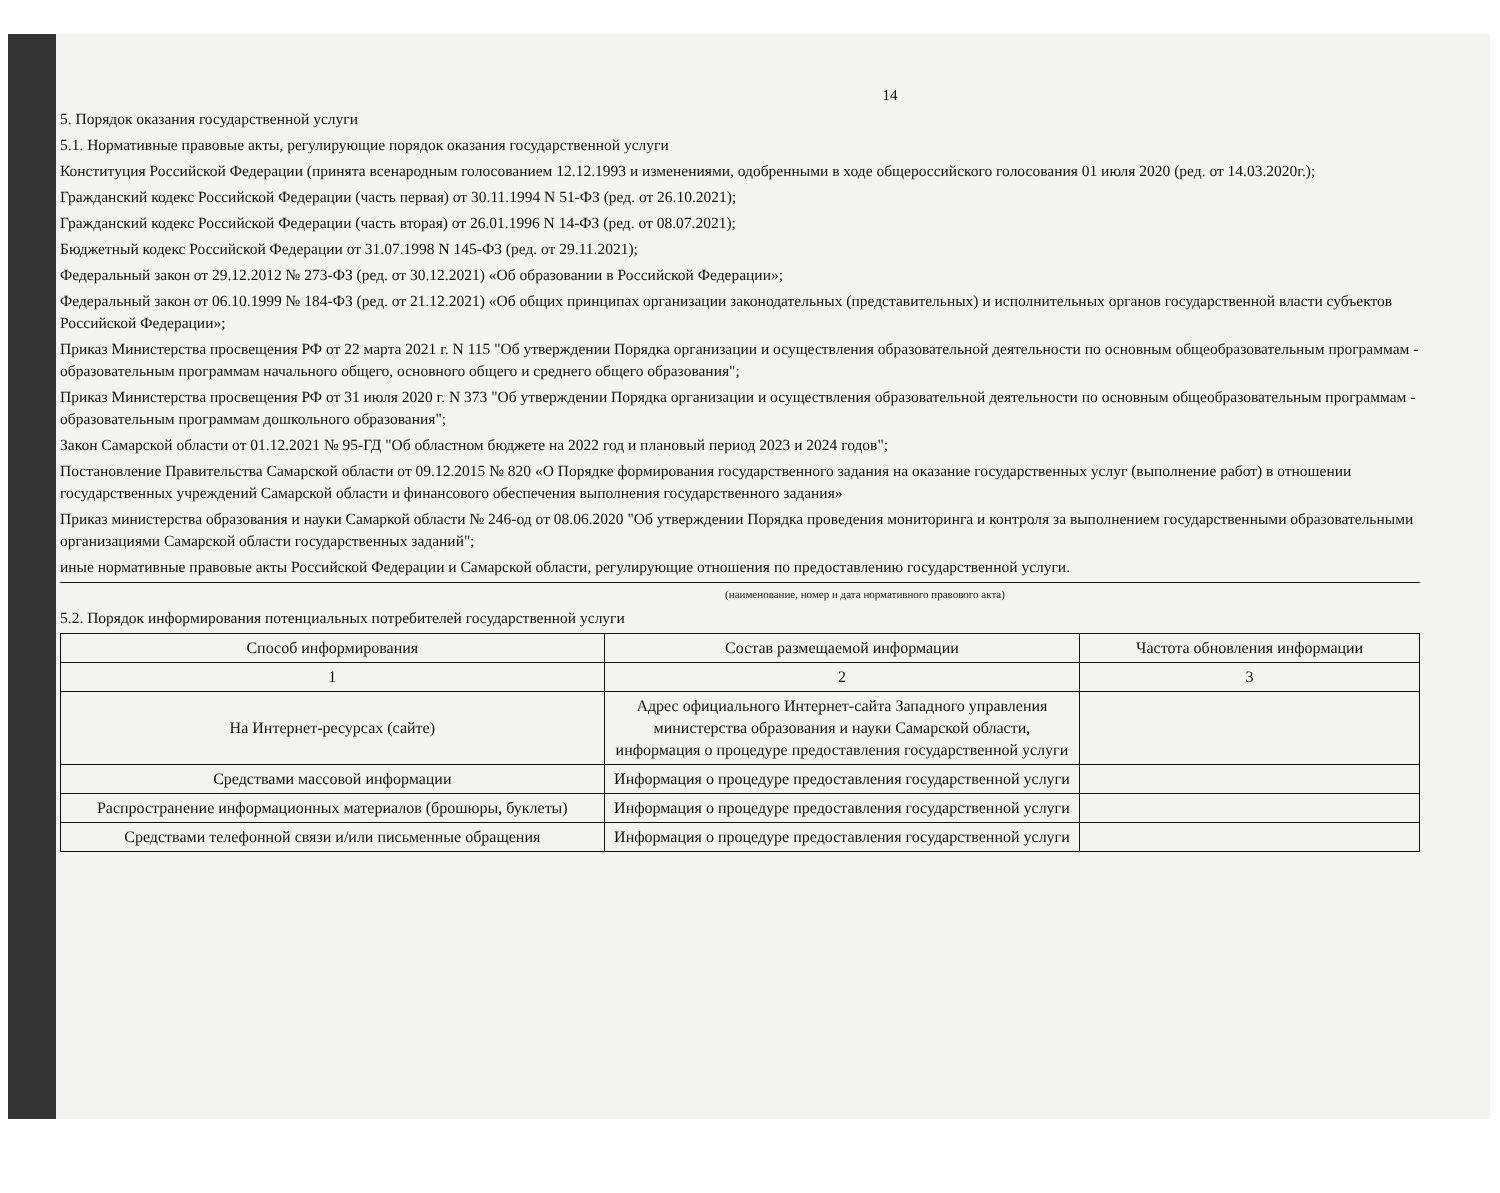14
5. Порядок оказания государственной услуги
5.1. Нормативные правовые акты, регулирующие порядок оказания государственной услуги
Конституция Российской Федерации (принята всенародным голосованием 12.12.1993 и изменениями, одобренными в ходе общероссийского голосования 01 июля 2020 (ред. от 14.03.2020г.);
Гражданский кодекс Российской Федерации (часть первая) от 30.11.1994 N 51-ФЗ (ред. от 26.10.2021);
Гражданский кодекс Российской Федерации (часть вторая) от 26.01.1996 N 14-ФЗ (ред. от 08.07.2021);
Бюджетный кодекс Российской Федерации от 31.07.1998 N 145-ФЗ (ред. от 29.11.2021);
Федеральный закон от 29.12.2012 № 273-ФЗ (ред. от 30.12.2021) «Об образовании в Российской Федерации»;
Федеральный закон от 06.10.1999 № 184-ФЗ (ред. от 21.12.2021) «Об общих принципах организации законодательных (представительных) и исполнительных органов государственной власти субъектов Российской Федерации»;
Приказ Министерства просвещения РФ от 22 марта 2021 г. N 115 "Об утверждении Порядка организации и осуществления образовательной деятельности по основным общеобразовательным программам - образовательным программам начального общего, основного общего и среднего общего образования";
Приказ Министерства просвещения РФ от 31 июля 2020 г. N 373 "Об утверждении Порядка организации и осуществления образовательной деятельности по основным общеобразовательным программам - образовательным программам дошкольного образования";
Закон Самарской области от 01.12.2021 № 95-ГД "Об областном бюджете на 2022 год и плановый период 2023 и 2024 годов";
Постановление Правительства Самарской области от 09.12.2015 № 820 «О Порядке формирования государственного задания на оказание государственных услуг (выполнение работ) в отношении государственных учреждений Самарской области и финансового обеспечения выполнения государственного задания»
Приказ министерства образования и науки Самаркой области № 246-од от 08.06.2020 "Об утверждении Порядка проведения мониторинга и контроля за выполнением государственными образовательными организациями Самарской области государственных заданий";
иные нормативные правовые акты Российской Федерации и Самарской области, регулирующие отношения по предоставлению государственной услуги.
(наименование, номер и дата нормативного правового акта)
5.2. Порядок информирования потенциальных потребителей государственной услуги
| Способ информирования | Состав размещаемой информации | Частота обновления информации |
| --- | --- | --- |
| 1 | 2 | 3 |
| На Интернет-ресурсах (сайте) | Адрес официального Интернет-сайта Западного управления министерства образования и науки Самарской области, информация о процедуре предоставления государственной услуги | |
| Средствами массовой информации | Информация о процедуре предоставления государственной услуги | |
| Распространение информационных материалов (брошюры, буклеты) | Информация о процедуре предоставления государственной услуги | |
| Средствами телефонной связи и/или письменные обращения | Информация о процедуре предоставления государственной услуги | |